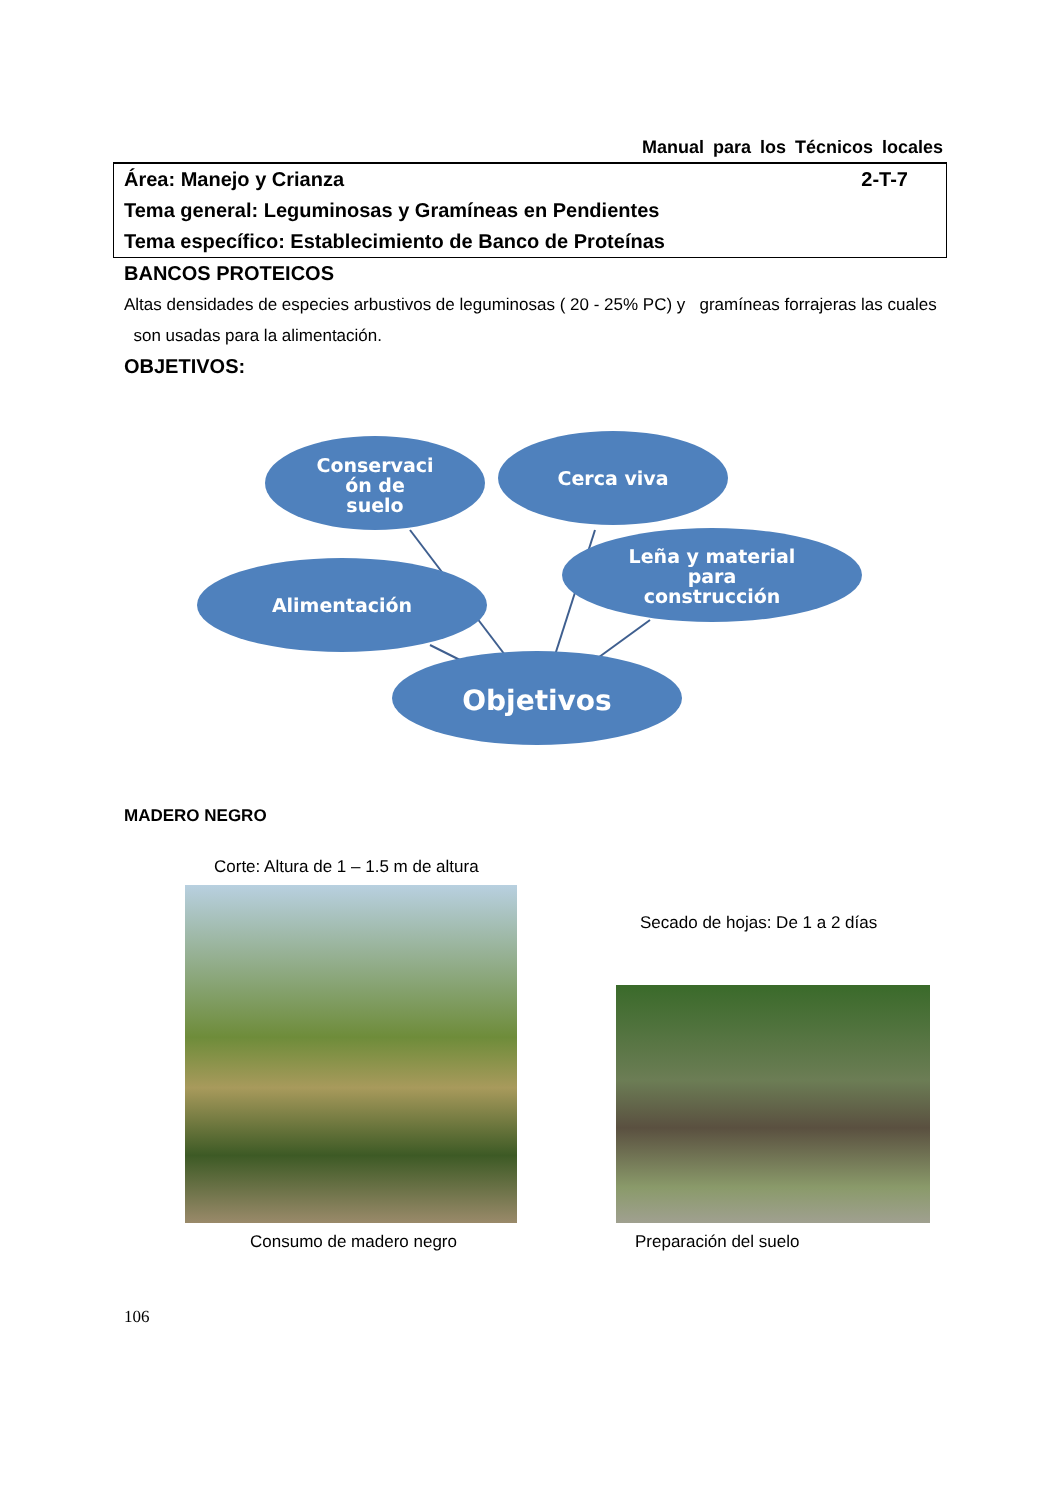Manual para los Técnicos locales
Área: Manejo y Crianza
2-T-7
Tema general: Leguminosas y Gramíneas en Pendientes
Tema específico: Establecimiento de Banco de Proteínas
BANCOS PROTEICOS
Altas densidades de especies arbustivos de leguminosas ( 20 - 25% PC) y gramíneas forrajeras las cuales son usadas para la alimentación.
OBJETIVOS:
Conservaci
ón de
suelo
Cerca viva
Leña y material
para
construcción
Alimentación
Objetivos
MADERO NEGRO
Corte: Altura de 1 – 1.5 m de altura
Secado de hojas: De 1 a 2 días
Consumo de madero negro Preparación del suelo
106